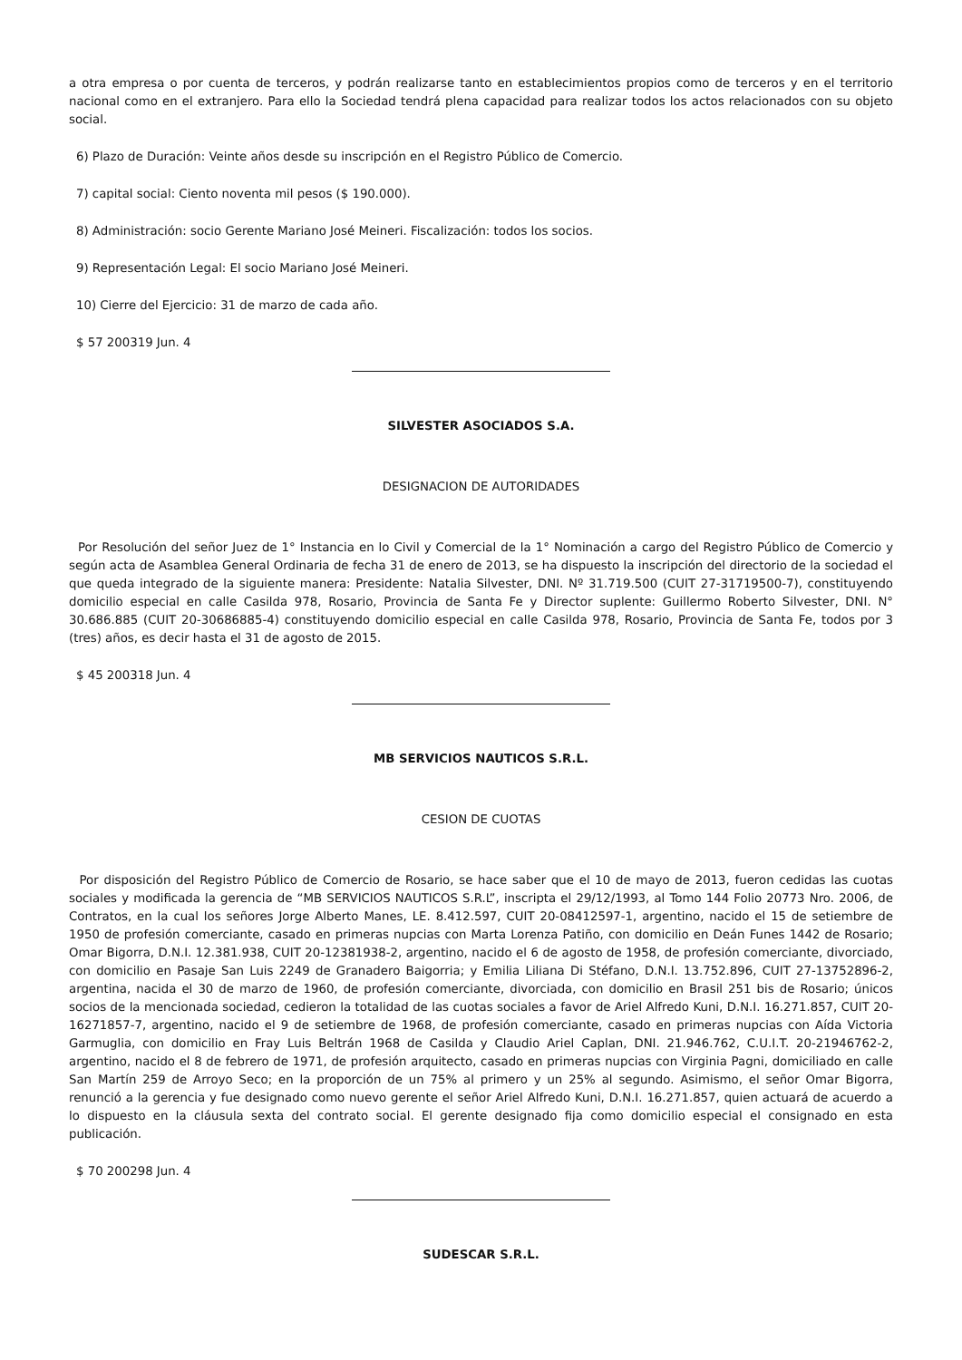a otra empresa o por cuenta de terceros, y podrán realizarse tanto en establecimientos propios como de terceros y en el territorio nacional como en el extranjero. Para ello la Sociedad tendrá plena capacidad para realizar todos los actos relacionados con su objeto social.
6) Plazo de Duración: Veinte años desde su inscripción en el Registro Público de Comercio.
7) capital social: Ciento noventa mil pesos ($ 190.000).
8) Administración: socio Gerente Mariano José Meineri. Fiscalización: todos los socios.
9) Representación Legal: El socio Mariano José Meineri.
10) Cierre del Ejercicio: 31 de marzo de cada año.
$ 57 200319 Jun. 4
SILVESTER ASOCIADOS S.A.
DESIGNACION DE AUTORIDADES
Por Resolución del señor Juez de 1° Instancia en lo Civil y Comercial de la 1° Nominación a cargo del Registro Público de Comercio y según acta de Asamblea General Ordinaria de fecha 31 de enero de 2013, se ha dispuesto la inscripción del directorio de la sociedad el que queda integrado de la siguiente manera: Presidente: Natalia Silvester, DNI. Nº 31.719.500 (CUIT 27-31719500-7), constituyendo domicilio especial en calle Casilda 978, Rosario, Provincia de Santa Fe y Director suplente: Guillermo Roberto Silvester, DNI. N° 30.686.885 (CUIT 20-30686885-4) constituyendo domicilio especial en calle Casilda 978, Rosario, Provincia de Santa Fe, todos por 3 (tres) años, es decir hasta el 31 de agosto de 2015.
$ 45 200318 Jun. 4
MB SERVICIOS NAUTICOS S.R.L.
CESION DE CUOTAS
Por disposición del Registro Público de Comercio de Rosario, se hace saber que el 10 de mayo de 2013, fueron cedidas las cuotas sociales y modificada la gerencia de “MB SERVICIOS NAUTICOS S.R.L”, inscripta el 29/12/1993, al Tomo 144 Folio 20773 Nro. 2006, de Contratos, en la cual los señores Jorge Alberto Manes, LE. 8.412.597, CUIT 20-08412597-1, argentino, nacido el 15 de setiembre de 1950 de profesión comerciante, casado en primeras nupcias con Marta Lorenza Patiño, con domicilio en Deán Funes 1442 de Rosario; Omar Bigorra, D.N.I. 12.381.938, CUIT 20-12381938-2, argentino, nacido el 6 de agosto de 1958, de profesión comerciante, divorciado, con domicilio en Pasaje San Luis 2249 de Granadero Baigorria; y Emilia Liliana Di Stéfano, D.N.I. 13.752.896, CUIT 27-13752896-2, argentina, nacida el 30 de marzo de 1960, de profesión comerciante, divorciada, con domicilio en Brasil 251 bis de Rosario; únicos socios de la mencionada sociedad, cedieron la totalidad de las cuotas sociales a favor de Ariel Alfredo Kuni, D.N.I. 16.271.857, CUIT 20-16271857-7, argentino, nacido el 9 de setiembre de 1968, de profesión comerciante, casado en primeras nupcias con Aída Victoria Garmuglia, con domicilio en Fray Luis Beltrán 1968 de Casilda y Claudio Ariel Caplan, DNI. 21.946.762, C.U.I.T. 20-21946762-2, argentino, nacido el 8 de febrero de 1971, de profesión arquitecto, casado en primeras nupcias con Virginia Pagni, domiciliado en calle San Martín 259 de Arroyo Seco; en la proporción de un 75% al primero y un 25% al segundo. Asimismo, el señor Omar Bigorra, renunció a la gerencia y fue designado como nuevo gerente el señor Ariel Alfredo Kuni, D.N.I. 16.271.857, quien actuará de acuerdo a lo dispuesto en la cláusula sexta del contrato social. El gerente designado fija como domicilio especial el consignado en esta publicación.
$ 70 200298 Jun. 4
SUDESCAR S.R.L.